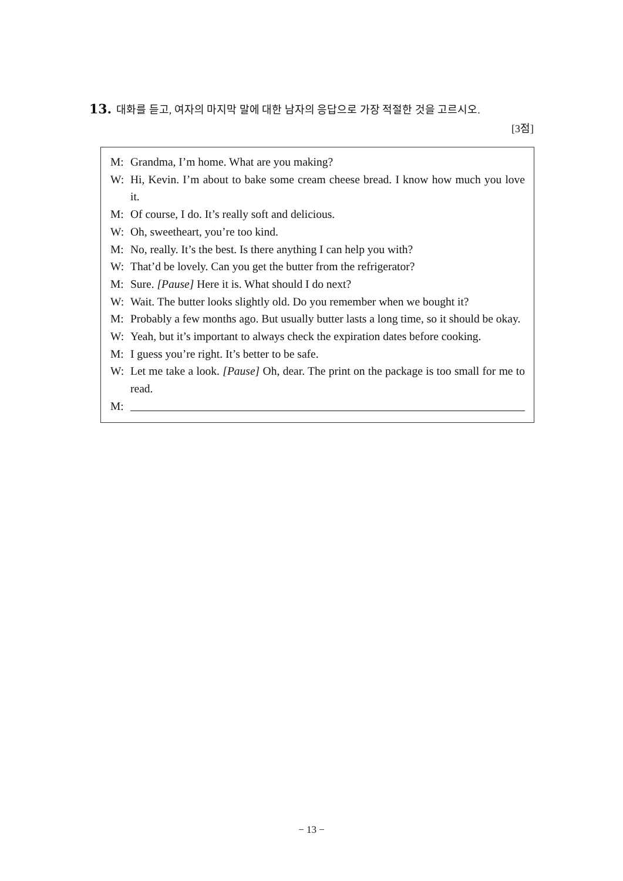13. 대화를 듣고, 여자의 마지막 말에 대한 남자의 응답으로 가장 적절한 것을 고르시오.
[3점]
M: Grandma, I’m home. What are you making?
W: Hi, Kevin. I’m about to bake some cream cheese bread. I know how much you love it.
M: Of course, I do. It’s really soft and delicious.
W: Oh, sweetheart, you’re too kind.
M: No, really. It’s the best. Is there anything I can help you with?
W: That’d be lovely. Can you get the butter from the refrigerator?
M: Sure. [Pause] Here it is. What should I do next?
W: Wait. The butter looks slightly old. Do you remember when we bought it?
M: Probably a few months ago. But usually butter lasts a long time, so it should be okay.
W: Yeah, but it’s important to always check the expiration dates before cooking.
M: I guess you’re right. It’s better to be safe.
W: Let me take a look. [Pause] Oh, dear. The print on the package is too small for me to read.
M:
− 13 −